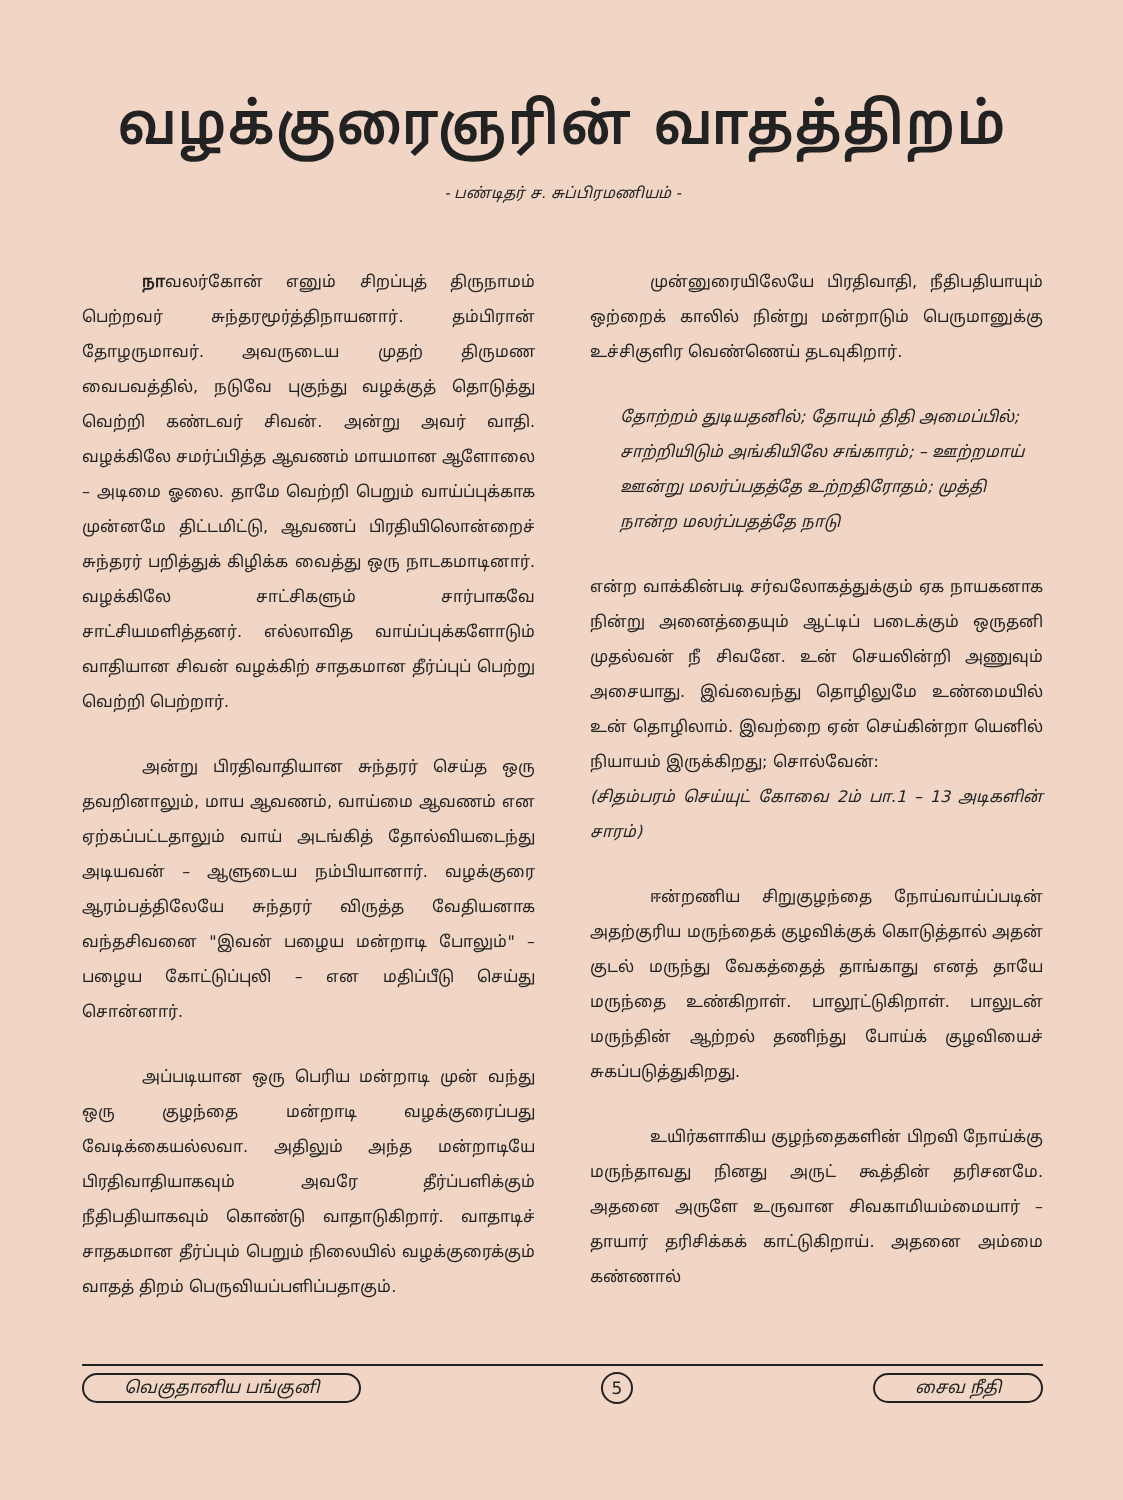வழக்குரைஞரின் வாதத்திறம்
- பண்டிதர் ச. சுப்பிரமணியம் -
நாவலர்கோன் எனும் சிறப்புத் திருநாமம் பெற்றவர் சுந்தரமூர்த்திநாயனார். தம்பிரான் தோழருமாவர். அவருடைய முதற் திருமண வைபவத்தில், நடுவே புகுந்து வழக்குத் தொடுத்து வெற்றி கண்டவர் சிவன். அன்று அவர் வாதி. வழக்கிலே சமர்ப்பித்த ஆவணம் மாயமான ஆளோலை – அடிமை ஓலை. தாமே வெற்றி பெறும் வாய்ப்புக்காக முன்னமே திட்டமிட்டு, ஆவணப் பிரதியிலொன்றைச் சுந்தரர் பறித்துக் கிழிக்க வைத்து ஒரு நாடகமாடினார். வழக்கிலே சாட்சிகளும் சார்பாகவே சாட்சியமளித்தனர். எல்லாவித வாய்ப்புக்களோடும் வாதியான சிவன் வழக்கிற் சாதகமான தீர்ப்புப் பெற்று வெற்றி பெற்றார்.
அன்று பிரதிவாதியான சுந்தரர் செய்த ஒரு தவறினாலும், மாய ஆவணம், வாய்மை ஆவணம் என ஏற்கப்பட்டதாலும் வாய் அடங்கித் தோல்வியடைந்து அடியவன் – ஆளுடைய நம்பியானார். வழக்குரை ஆரம்பத்திலேயே சுந்தரர் விருத்த வேதியனாக வந்தசிவனை "இவன் பழைய மன்றாடி போலும்" – பழைய கோட்டுப்புலி – என மதிப்பீடு செய்து சொன்னார்.
அப்படியான ஒரு பெரிய மன்றாடி முன் வந்து ஒரு குழந்தை மன்றாடி வழக்குரைப்பது வேடிக்கையல்லவா. அதிலும் அந்த மன்றாடியே பிரதிவாதியாகவும் அவரே தீர்ப்பளிக்கும் நீதிபதியாகவும் கொண்டு வாதாடுகிறார். வாதாடிச் சாதகமான தீர்ப்பும் பெறும் நிலையில் வழக்குரைக்கும் வாதத் திறம் பெருவியப்பளிப்பதாகும்.
முன்னுரையிலேயே பிரதிவாதி, நீதிபதியாயும் ஒற்றைக் காலில் நின்று மன்றாடும் பெருமானுக்கு உச்சிகுளிர வெண்ணெய் தடவுகிறார்.
தோற்றம் துடியதனில்; தோயும் திதி அமைப்பில்;
சாற்றியிடும் அங்கியிலே சங்காரம்; – ஊற்றமாய்
ஊன்று மலர்ப்பதத்தே உற்றதிரோதம்; முத்தி
நான்ற மலர்ப்பதத்தே நாடு
என்ற வாக்கின்படி சர்வலோகத்துக்கும் ஏக நாயகனாக நின்று அனைத்தையும் ஆட்டிப் படைக்கும் ஒருதனி முதல்வன் நீ சிவனே. உன் செயலின்றி அணுவும் அசையாது. இவ்வைந்து தொழிலுமே உண்மையில் உன் தொழிலாம். இவற்றை ஏன் செய்கின்றா யெனில் நியாயம் இருக்கிறது; சொல்வேன்:
(சிதம்பரம் செய்யுட் கோவை 2ம் பா.1 – 13 அடிகளின் சாரம்)
ஈன்றணிய சிறுகுழந்தை நோய்வாய்ப்படின் அதற்குரிய மருந்தைக் குழவிக்குக் கொடுத்தால் அதன் குடல் மருந்து வேகத்தைத் தாங்காது எனத் தாயே மருந்தை உண்கிறாள். பாலூட்டுகிறாள். பாலுடன் மருந்தின் ஆற்றல் தணிந்து போய்க் குழவியைச் சுகப்படுத்துகிறது.
உயிர்களாகிய குழந்தைகளின் பிறவி நோய்க்கு மருந்தாவது நினது அருட் கூத்தின் தரிசனமே. அதனை அருளே உருவான சிவகாமியம்மையார் – தாயார் தரிசிக்கக் காட்டுகிறாய். அதனை அம்மை கண்ணால்
வெகுதானிய பங்குனி 5 சைவ நீதி